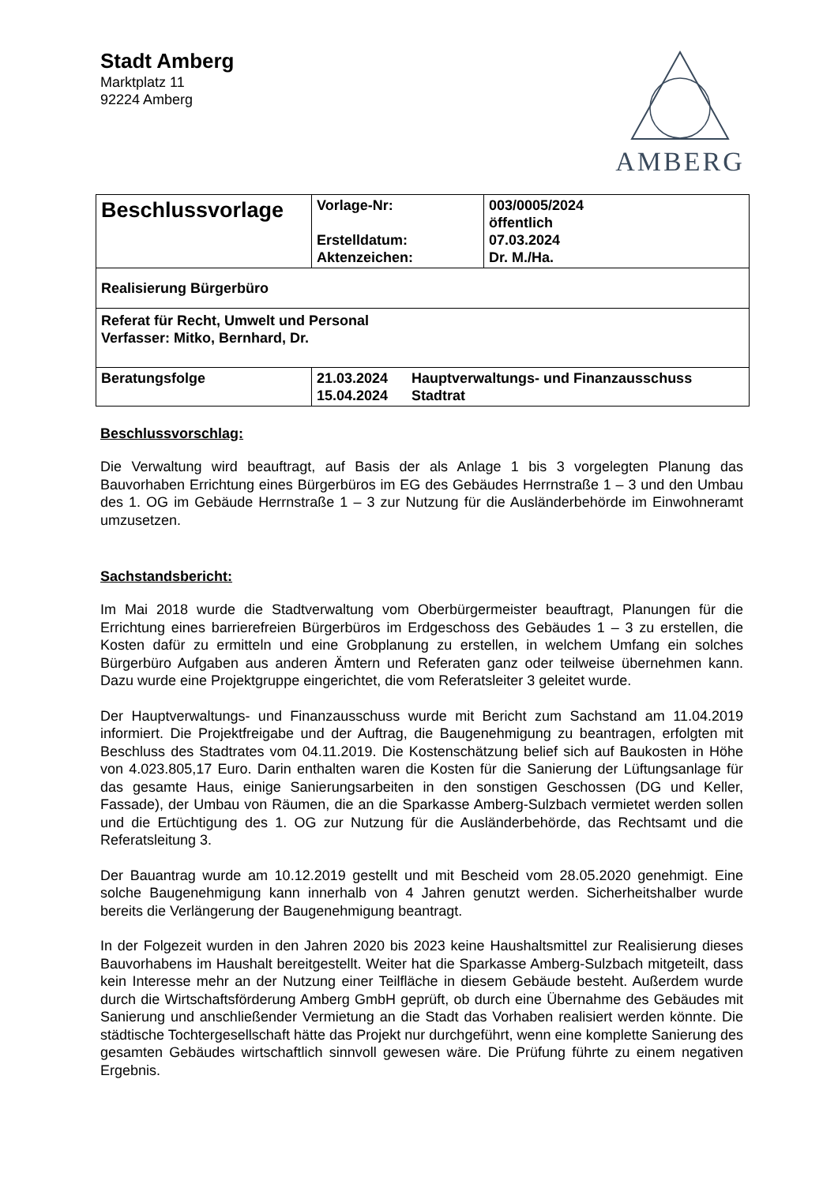Stadt Amberg
Marktplatz 11
92224 Amberg
AMBERG
| Beschlussvorlage | Vorlage-Nr: Erstelldatum: Aktenzeichen: | 003/0005/2024 öffentlich 07.03.2024 Dr. M./Ha. |
| Realisierung Bürgerbüro | | |
| Referat für Recht, Umwelt und Personal Verfasser: Mitko, Bernhard, Dr. | | |
| Beratungsfolge | / 21.03.2024 / Hauptverwaltungs- und Finanzausschuss / / 15.04.2024 / Stadtrat / | |
Beschlussvorschlag:
Die Verwaltung wird beauftragt, auf Basis der als Anlage 1 bis 3 vorgelegten Planung das Bauvorhaben Errichtung eines Bürgerbüros im EG des Gebäudes Herrnstraße 1 – 3 und den Umbau des 1. OG im Gebäude Herrnstraße 1 – 3 zur Nutzung für die Ausländerbehörde im Einwohneramt umzusetzen.
Sachstandsbericht:
Im Mai 2018 wurde die Stadtverwaltung vom Oberbürgermeister beauftragt, Planungen für die Errichtung eines barrierefreien Bürgerbüros im Erdgeschoss des Gebäudes 1 – 3 zu erstellen, die Kosten dafür zu ermitteln und eine Grobplanung zu erstellen, in welchem Umfang ein solches Bürgerbüro Aufgaben aus anderen Ämtern und Referaten ganz oder teilweise übernehmen kann. Dazu wurde eine Projektgruppe eingerichtet, die vom Referatsleiter 3 geleitet wurde.
Der Hauptverwaltungs- und Finanzausschuss wurde mit Bericht zum Sachstand am 11.04.2019 informiert. Die Projektfreigabe und der Auftrag, die Baugenehmigung zu beantragen, erfolgten mit Beschluss des Stadtrates vom 04.11.2019. Die Kostenschätzung belief sich auf Baukosten in Höhe von 4.023.805,17 Euro. Darin enthalten waren die Kosten für die Sanierung der Lüftungsanlage für das gesamte Haus, einige Sanierungsarbeiten in den sonstigen Geschossen (DG und Keller, Fassade), der Umbau von Räumen, die an die Sparkasse Amberg-Sulzbach vermietet werden sollen und die Ertüchtigung des 1. OG zur Nutzung für die Ausländerbehörde, das Rechtsamt und die Referatsleitung 3.
Der Bauantrag wurde am 10.12.2019 gestellt und mit Bescheid vom 28.05.2020 genehmigt. Eine solche Baugenehmigung kann innerhalb von 4 Jahren genutzt werden. Sicherheitshalber wurde bereits die Verlängerung der Baugenehmigung beantragt.
In der Folgezeit wurden in den Jahren 2020 bis 2023 keine Haushaltsmittel zur Realisierung dieses Bauvorhabens im Haushalt bereitgestellt. Weiter hat die Sparkasse Amberg-Sulzbach mitgeteilt, dass kein Interesse mehr an der Nutzung einer Teilfläche in diesem Gebäude besteht. Außerdem wurde durch die Wirtschaftsförderung Amberg GmbH geprüft, ob durch eine Übernahme des Gebäudes mit Sanierung und anschließender Vermietung an die Stadt das Vorhaben realisiert werden könnte. Die städtische Tochtergesellschaft hätte das Projekt nur durchgeführt, wenn eine komplette Sanierung des gesamten Gebäudes wirtschaftlich sinnvoll gewesen wäre. Die Prüfung führte zu einem negativen Ergebnis.